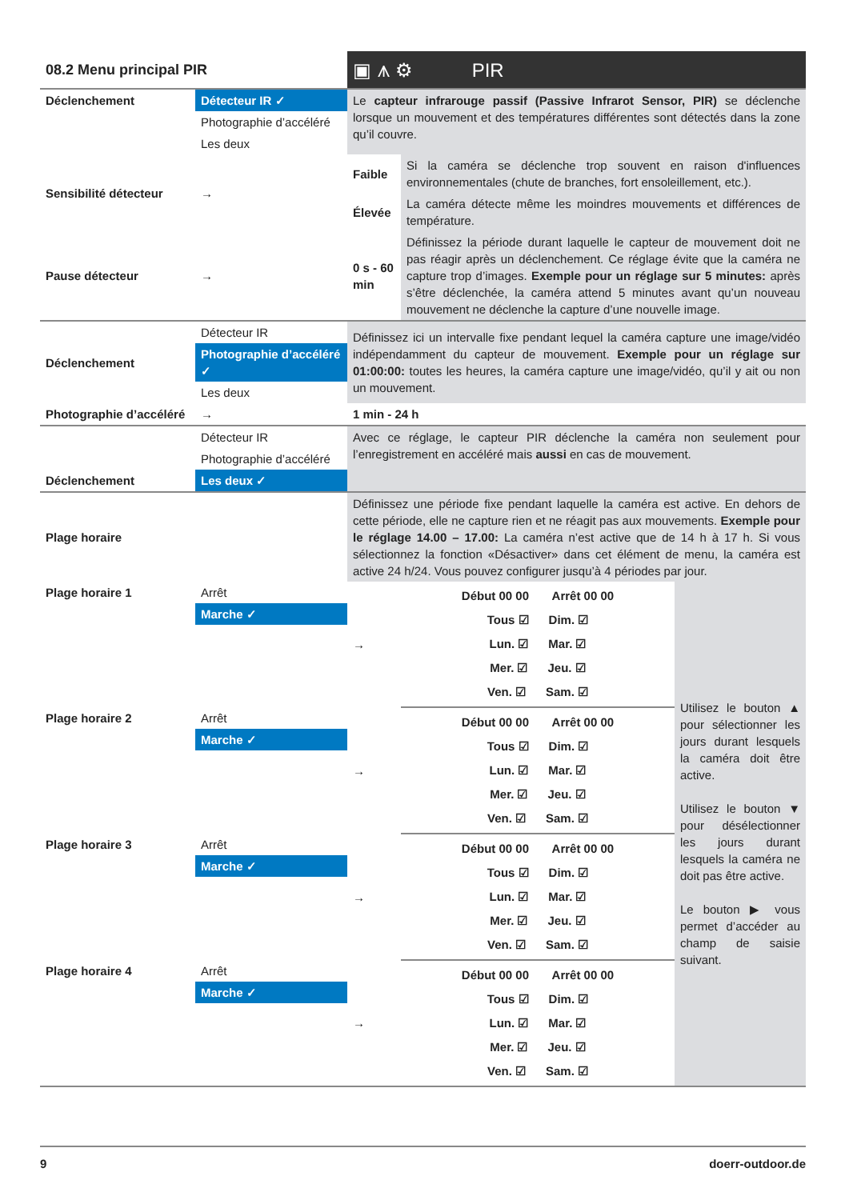| 08.2 Menu principal PIR | | ▣ ⩚ ⚙ PIR | | |
| Déclenchement | Détecteur IR ✓ Photographie d’accéléré Les deux | Le capteur infrarouge passif (Passive Infrarot Sensor, PIR) se déclenche lorsque un mouvement et des températures différentes sont détectés dans la zone qu’il couvre. | | |
| Sensibilité détecteur | → | Faible | Si la caméra se déclenche trop souvent en raison d'influences environnementales (chute de branches, fort ensoleillement, etc.). | |
| | | Élevée | La caméra détecte même les moindres mouvements et différences de température. | |
| Pause détecteur | → | 0 s - 60 min | Définissez la période durant laquelle le capteur de mouvement doit ne pas réagir après un déclenchement. Ce réglage évite que la caméra ne capture trop d’images. Exemple pour un réglage sur 5 minutes: après s’être déclenchée, la caméra attend 5 minutes avant qu’un nouveau mouvement ne déclenche la capture d’une nouvelle image. | |
| Déclenchement | Détecteur IR Photographie d’accéléré ✓ Les deux | Définissez ici un intervalle fixe pendant lequel la caméra capture une image/vidéo indépendamment du capteur de mouvement. Exemple pour un réglage sur 01:00:00: toutes les heures, la caméra capture une image/vidéo, qu’il y ait ou non un mouvement. | | |
| Photographie d’accéléré | → | 1 min - 24 h | | |
| Déclenchement | Détecteur IR Photographie d’accéléré Les deux ✓ | Avec ce réglage, le capteur PIR déclenche la caméra non seulement pour l’enregistrement en accéléré mais aussi en cas de mouvement. | | |
| Plage horaire | | Définissez une période fixe pendant laquelle la caméra est active. En dehors de cette période, elle ne capture rien et ne réagit pas aux mouvements. Exemple pour le réglage 14.00 – 17.00: La caméra n’est active que de 14 h à 17 h. Si vous sélectionnez la fonction «Désactiver» dans cet élément de menu, la caméra est active 24 h/24. Vous pouvez configurer jusqu’à 4 périodes par jour. | | |
| Plage horaire 1 | Arrêt Marche ✓ | → | Début 00 00 Arrêt 00 00 Tous ☑ Dim. ☑ Lun. ☑ Mar. ☑ Mer. ☑ Jeu. ☑ Ven. ☑ Sam. ☑ | Utilisez le bouton ▲ pour sélectionner les jours durant lesquels la caméra doit être active. Utilisez le bouton ▼ pour désélectionner les jours durant lesquels la caméra ne doit pas être active. Le bouton ▶ vous permet d’accéder au champ de saisie suivant. |
| Plage horaire 2 | Arrêt Marche ✓ | → | Début 00 00 Arrêt 00 00 Tous ☑ Dim. ☑ Lun. ☑ Mar. ☑ Mer. ☑ Jeu. ☑ Ven. ☑ Sam. ☑ | |
| Plage horaire 3 | Arrêt Marche ✓ | → | Début 00 00 Arrêt 00 00 Tous ☑ Dim. ☑ Lun. ☑ Mar. ☑ Mer. ☑ Jeu. ☑ Ven. ☑ Sam. ☑ | |
| Plage horaire 4 | Arrêt Marche ✓ | → | Début 00 00 Arrêt 00 00 Tous ☑ Dim. ☑ Lun. ☑ Mar. ☑ Mer. ☑ Jeu. ☑ Ven. ☑ Sam. ☑ | |
9 doerr-outdoor.de